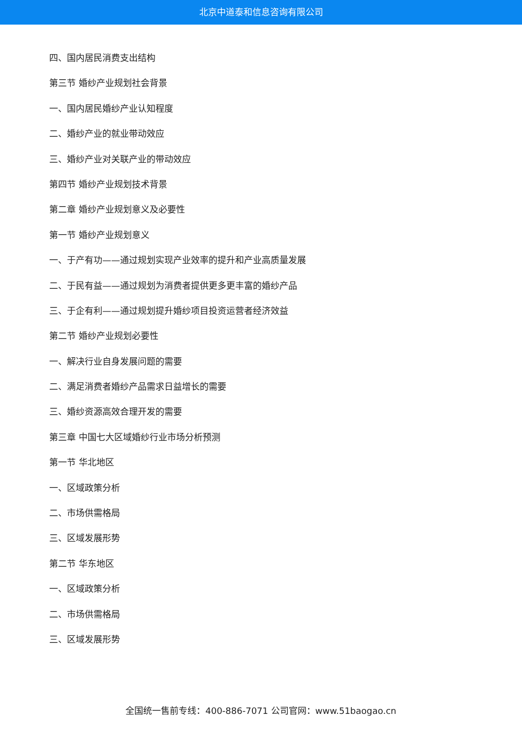北京中道泰和信息咨询有限公司
四、国内居民消费支出结构
第三节 婚纱产业规划社会背景
一、国内居民婚纱产业认知程度
二、婚纱产业的就业带动效应
三、婚纱产业对关联产业的带动效应
第四节 婚纱产业规划技术背景
第二章 婚纱产业规划意义及必要性
第一节 婚纱产业规划意义
一、于产有功——通过规划实现产业效率的提升和产业高质量发展
二、于民有益——通过规划为消费者提供更多更丰富的婚纱产品
三、于企有利——通过规划提升婚纱项目投资运营者经济效益
第二节 婚纱产业规划必要性
一、解决行业自身发展问题的需要
二、满足消费者婚纱产品需求日益增长的需要
三、婚纱资源高效合理开发的需要
第三章 中国七大区域婚纱行业市场分析预测
第一节 华北地区
一、区域政策分析
二、市场供需格局
三、区域发展形势
第二节 华东地区
一、区域政策分析
二、市场供需格局
三、区域发展形势
全国统一售前专线：400-886-7071 公司官网：www.51baogao.cn